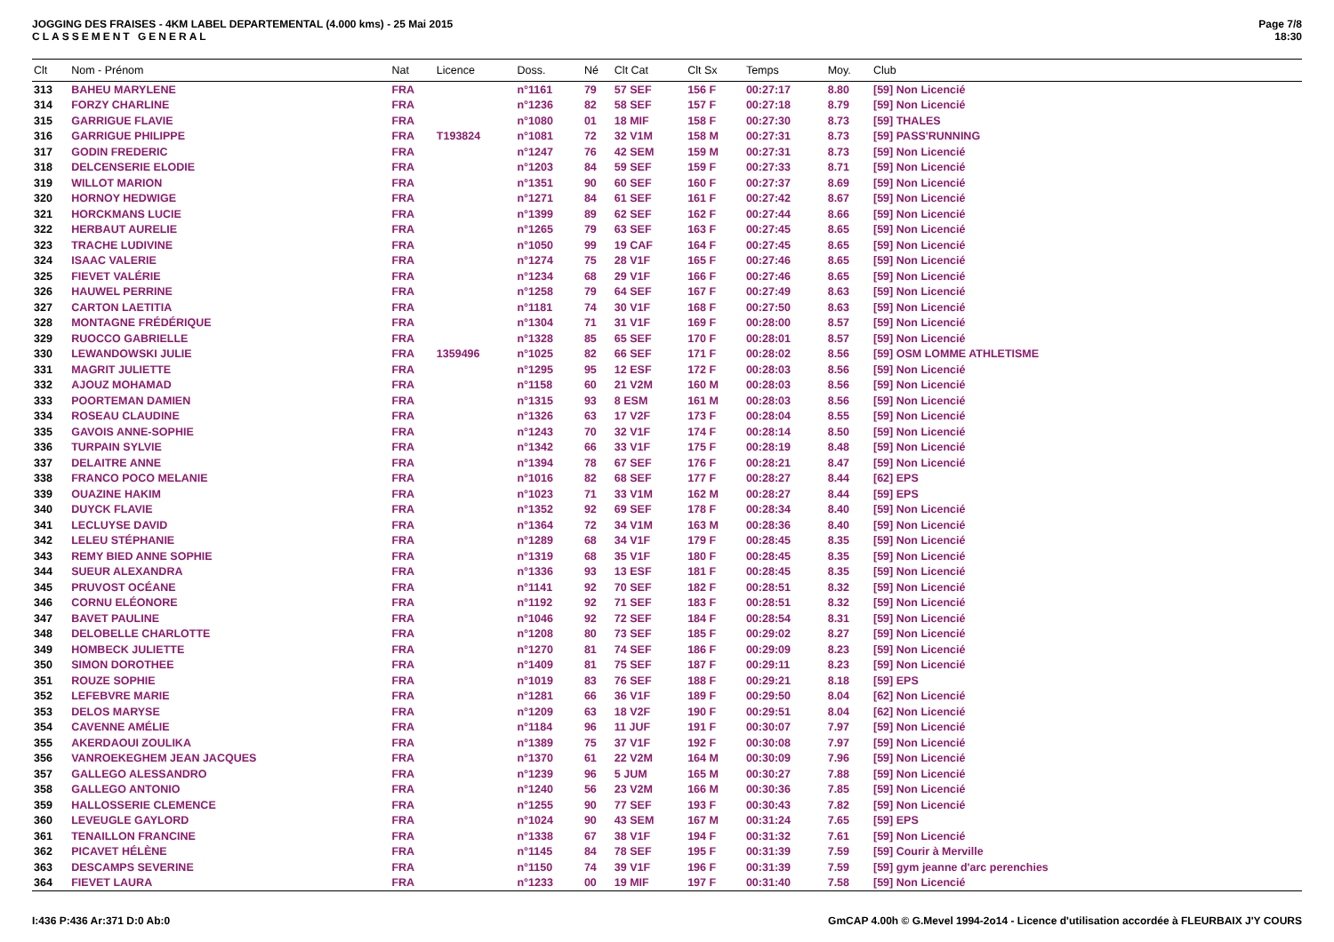JOGGING DES FRAISES - 4KM LABEL DEPARTEMENTAL (4.000 kms) - 25 Mai 2015
CLASSEMENT GENERAL
Page 7/8
18:30
| Clt | Nom - Prénom | Nat | Licence | Doss. | Né | Clt Cat | Clt Sx | Temps | Moy. | Club |
| --- | --- | --- | --- | --- | --- | --- | --- | --- | --- | --- |
| 313 | BAHEU MARYLENE | FRA | | n°1161 | 79 | 57 SEF | 156 F | 00:27:17 | 8.80 | [59] Non Licencié |
| 314 | FORZY CHARLINE | FRA | | n°1236 | 82 | 58 SEF | 157 F | 00:27:18 | 8.79 | [59] Non Licencié |
| 315 | GARRIGUE FLAVIE | FRA | | n°1080 | 01 | 18 MIF | 158 F | 00:27:30 | 8.73 | [59] THALES |
| 316 | GARRIGUE PHILIPPE | FRA | T193824 | n°1081 | 72 | 32 V1M | 158 M | 00:27:31 | 8.73 | [59] PASS'RUNNING |
| 317 | GODIN FREDERIC | FRA | | n°1247 | 76 | 42 SEM | 159 M | 00:27:31 | 8.73 | [59] Non Licencié |
| 318 | DELCENSERIE ELODIE | FRA | | n°1203 | 84 | 59 SEF | 159 F | 00:27:33 | 8.71 | [59] Non Licencié |
| 319 | WILLOT MARION | FRA | | n°1351 | 90 | 60 SEF | 160 F | 00:27:37 | 8.69 | [59] Non Licencié |
| 320 | HORNOY HEDWIGE | FRA | | n°1271 | 84 | 61 SEF | 161 F | 00:27:42 | 8.67 | [59] Non Licencié |
| 321 | HORCKMANS LUCIE | FRA | | n°1399 | 89 | 62 SEF | 162 F | 00:27:44 | 8.66 | [59] Non Licencié |
| 322 | HERBAUT AURELIE | FRA | | n°1265 | 79 | 63 SEF | 163 F | 00:27:45 | 8.65 | [59] Non Licencié |
| 323 | TRACHE LUDIVINE | FRA | | n°1050 | 99 | 19 CAF | 164 F | 00:27:45 | 8.65 | [59] Non Licencié |
| 324 | ISAAC VALERIE | FRA | | n°1274 | 75 | 28 V1F | 165 F | 00:27:46 | 8.65 | [59] Non Licencié |
| 325 | FIEVET VALÉRIE | FRA | | n°1234 | 68 | 29 V1F | 166 F | 00:27:46 | 8.65 | [59] Non Licencié |
| 326 | HAUWEL PERRINE | FRA | | n°1258 | 79 | 64 SEF | 167 F | 00:27:49 | 8.63 | [59] Non Licencié |
| 327 | CARTON LAETITIA | FRA | | n°1181 | 74 | 30 V1F | 168 F | 00:27:50 | 8.63 | [59] Non Licencié |
| 328 | MONTAGNE FRÉDÉRIQUE | FRA | | n°1304 | 71 | 31 V1F | 169 F | 00:28:00 | 8.57 | [59] Non Licencié |
| 329 | RUOCCO GABRIELLE | FRA | | n°1328 | 85 | 65 SEF | 170 F | 00:28:01 | 8.57 | [59] Non Licencié |
| 330 | LEWANDOWSKI JULIE | FRA | 1359496 | n°1025 | 82 | 66 SEF | 171 F | 00:28:02 | 8.56 | [59] OSM LOMME ATHLETISME |
| 331 | MAGRIT JULIETTE | FRA | | n°1295 | 95 | 12 ESF | 172 F | 00:28:03 | 8.56 | [59] Non Licencié |
| 332 | AJOUZ MOHAMAD | FRA | | n°1158 | 60 | 21 V2M | 160 M | 00:28:03 | 8.56 | [59] Non Licencié |
| 333 | POORTEMAN DAMIEN | FRA | | n°1315 | 93 | 8 ESM | 161 M | 00:28:03 | 8.56 | [59] Non Licencié |
| 334 | ROSEAU CLAUDINE | FRA | | n°1326 | 63 | 17 V2F | 173 F | 00:28:04 | 8.55 | [59] Non Licencié |
| 335 | GAVOIS ANNE-SOPHIE | FRA | | n°1243 | 70 | 32 V1F | 174 F | 00:28:14 | 8.50 | [59] Non Licencié |
| 336 | TURPAIN SYLVIE | FRA | | n°1342 | 66 | 33 V1F | 175 F | 00:28:19 | 8.48 | [59] Non Licencié |
| 337 | DELAITRE ANNE | FRA | | n°1394 | 78 | 67 SEF | 176 F | 00:28:21 | 8.47 | [59] Non Licencié |
| 338 | FRANCO POCO MELANIE | FRA | | n°1016 | 82 | 68 SEF | 177 F | 00:28:27 | 8.44 | [62] EPS |
| 339 | OUAZINE HAKIM | FRA | | n°1023 | 71 | 33 V1M | 162 M | 00:28:27 | 8.44 | [59] EPS |
| 340 | DUYCK FLAVIE | FRA | | n°1352 | 92 | 69 SEF | 178 F | 00:28:34 | 8.40 | [59] Non Licencié |
| 341 | LECLUYSE DAVID | FRA | | n°1364 | 72 | 34 V1M | 163 M | 00:28:36 | 8.40 | [59] Non Licencié |
| 342 | LELEU STÉPHANIE | FRA | | n°1289 | 68 | 34 V1F | 179 F | 00:28:45 | 8.35 | [59] Non Licencié |
| 343 | REMY BIED ANNE SOPHIE | FRA | | n°1319 | 68 | 35 V1F | 180 F | 00:28:45 | 8.35 | [59] Non Licencié |
| 344 | SUEUR ALEXANDRA | FRA | | n°1336 | 93 | 13 ESF | 181 F | 00:28:45 | 8.35 | [59] Non Licencié |
| 345 | PRUVOST OCÉANE | FRA | | n°1141 | 92 | 70 SEF | 182 F | 00:28:51 | 8.32 | [59] Non Licencié |
| 346 | CORNU ELÉONORE | FRA | | n°1192 | 92 | 71 SEF | 183 F | 00:28:51 | 8.32 | [59] Non Licencié |
| 347 | BAVET PAULINE | FRA | | n°1046 | 92 | 72 SEF | 184 F | 00:28:54 | 8.31 | [59] Non Licencié |
| 348 | DELOBELLE CHARLOTTE | FRA | | n°1208 | 80 | 73 SEF | 185 F | 00:29:02 | 8.27 | [59] Non Licencié |
| 349 | HOMBECK JULIETTE | FRA | | n°1270 | 81 | 74 SEF | 186 F | 00:29:09 | 8.23 | [59] Non Licencié |
| 350 | SIMON DOROTHEE | FRA | | n°1409 | 81 | 75 SEF | 187 F | 00:29:11 | 8.23 | [59] Non Licencié |
| 351 | ROUZE SOPHIE | FRA | | n°1019 | 83 | 76 SEF | 188 F | 00:29:21 | 8.18 | [59] EPS |
| 352 | LEFEBVRE MARIE | FRA | | n°1281 | 66 | 36 V1F | 189 F | 00:29:50 | 8.04 | [62] Non Licencié |
| 353 | DELOS MARYSE | FRA | | n°1209 | 63 | 18 V2F | 190 F | 00:29:51 | 8.04 | [62] Non Licencié |
| 354 | CAVENNE AMÉLIE | FRA | | n°1184 | 96 | 11 JUF | 191 F | 00:30:07 | 7.97 | [59] Non Licencié |
| 355 | AKERDAOUI ZOULIKA | FRA | | n°1389 | 75 | 37 V1F | 192 F | 00:30:08 | 7.97 | [59] Non Licencié |
| 356 | VANROEKEGHEM JEAN JACQUES | FRA | | n°1370 | 61 | 22 V2M | 164 M | 00:30:09 | 7.96 | [59] Non Licencié |
| 357 | GALLEGO ALESSANDRO | FRA | | n°1239 | 96 | 5 JUM | 165 M | 00:30:27 | 7.88 | [59] Non Licencié |
| 358 | GALLEGO ANTONIO | FRA | | n°1240 | 56 | 23 V2M | 166 M | 00:30:36 | 7.85 | [59] Non Licencié |
| 359 | HALLOSSERIE CLEMENCE | FRA | | n°1255 | 90 | 77 SEF | 193 F | 00:30:43 | 7.82 | [59] Non Licencié |
| 360 | LEVEUGLE GAYLORD | FRA | | n°1024 | 90 | 43 SEM | 167 M | 00:31:24 | 7.65 | [59] EPS |
| 361 | TENAILLON FRANCINE | FRA | | n°1338 | 67 | 38 V1F | 194 F | 00:31:32 | 7.61 | [59] Non Licencié |
| 362 | PICAVET HÉLÈNE | FRA | | n°1145 | 84 | 78 SEF | 195 F | 00:31:39 | 7.59 | [59] Courir à Merville |
| 363 | DESCAMPS SEVERINE | FRA | | n°1150 | 74 | 39 V1F | 196 F | 00:31:39 | 7.59 | [59] gym jeanne d'arc perenchies |
| 364 | FIEVET LAURA | FRA | | n°1233 | 00 | 19 MIF | 197 F | 00:31:40 | 7.58 | [59] Non Licencié |
I:436 P:436 Ar:371 D:0 Ab:0 GmCAP 4.00h © G.Mevel 1994-2o14 - Licence d'utilisation accordée à FLEURBAIX J'Y COURS